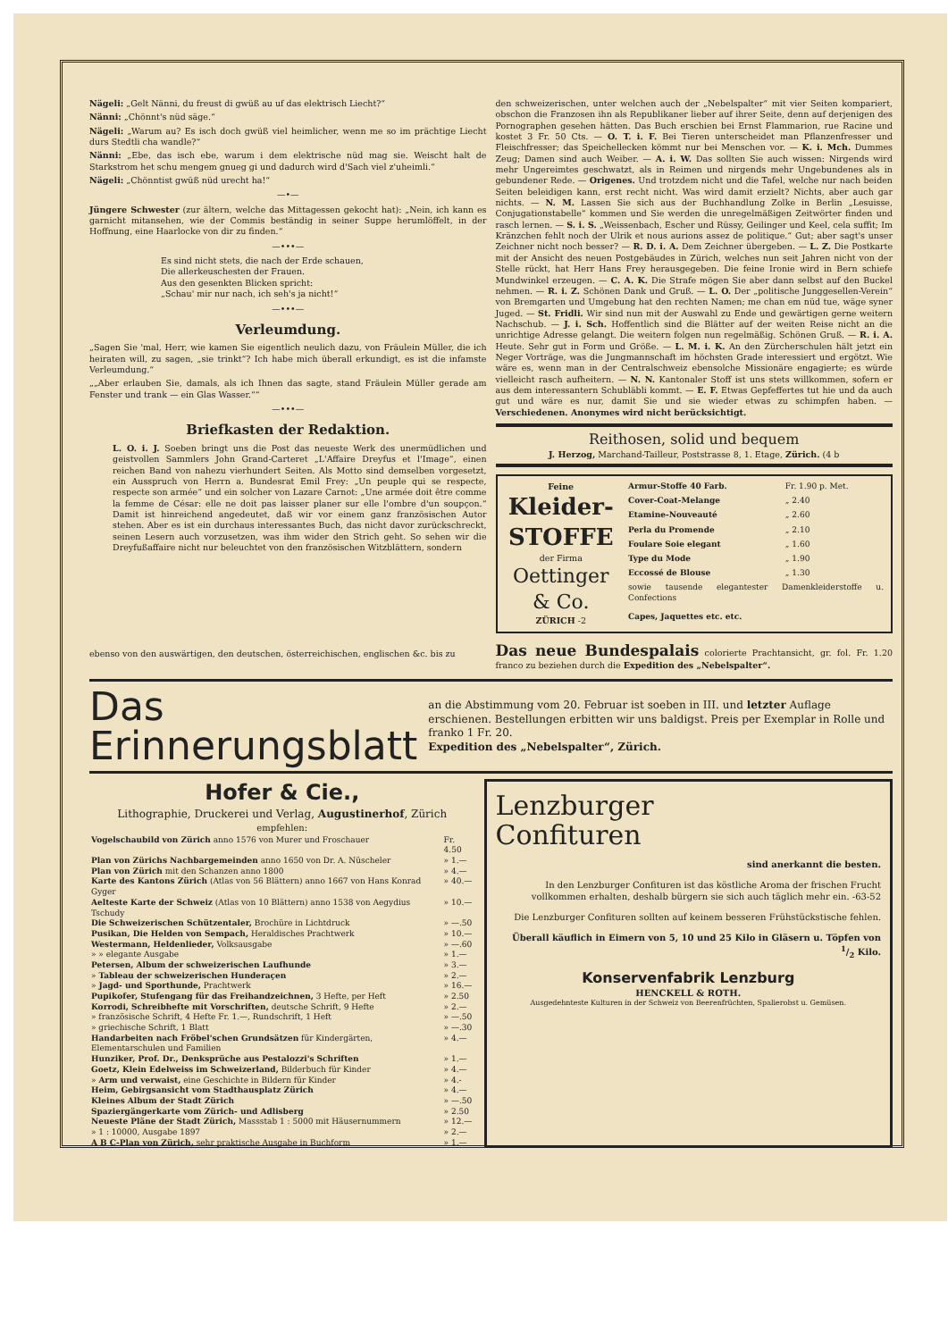Nägeli: „Gelt Nänni, du freust di gwüß au uf das elektrisch Liecht?“
Nänni: „Chönnt's nüd säge.“
Nägeli: „Warum au? Es isch doch gwüß viel heimlicher, wenn me so im prächtige Liecht durs Stedtli cha wandle?“
Nänni: „Ebe, das isch ebe, warum i dem elektrische nüd mag sie. Weischt halt de Starkstrom het schu mengem gnueg gi und dadurch wird d'Sach viel z'uheimli.“
Nägeli: „Chönntist gwüß nüd urecht ha!“
—•—
Jüngere Schwester (zur ältern, welche das Mittagessen gekocht hat): „Nein, ich kann es garnicht mitansehen, wie der Commis beständig in seiner Suppe herumlöffelt, in der Hoffnung, eine Haarlocke von dir zu finden.“
—•••—
Es sind nicht stets, die nach der Erde schauen,
Die allerkeuschesten der Frauen.
Aus den gesenkten Blicken spricht:
„Schau' mir nur nach, ich seh's ja nicht!“
—•••—
Verleumdung.
„Sagen Sie 'mal, Herr, wie kamen Sie eigentlich neulich dazu, von Fräulein Müller, die ich heiraten will, zu sagen, „sie trinkt“? Ich habe mich überall erkundigt, es ist die infamste Verleumdung.“
„„Aber erlauben Sie, damals, als ich Ihnen das sagte, stand Fräulein Müller gerade am Fenster und trank — ein Glas Wasser.““
—•••—
Briefkasten der Redaktion.
L. O. i. J. Soeben bringt uns die Post das neueste Werk des unermüdlichen und geistvollen Sammlers John Grand-Carteret „L'Affaire Dreyfus et l'Image“, einen reichen Band von nahezu vierhundert Seiten. Als Motto sind demselben vorgesetzt, ein Ausspruch von Herrn a. Bundesrat Emil Frey: „Un peuple qui se respecte, respecte son armée“ und ein solcher von Lazare Carnot: „Une armée doit être comme la femme de César: elle ne doit pas laisser planer sur elle l'ombre d'un soupçon.“ Damit ist hinreichend angedeutet, daß wir vor einem ganz französischen Autor stehen. Aber es ist ein durchaus interessantes Buch, das nicht davor zurückschreckt, seinen Lesern auch vorzusetzen, was ihm wider den Strich geht. So sehen wir die Dreyfußaffaire nicht nur beleuchtet von den französischen Witzblättern, sondern
ebenso von den auswärtigen, den deutschen, österreichischen, englischen &c. bis zu
den schweizerischen, unter welchen auch der „Nebelspalter“ mit vier Seiten kompariert, obschon die Franzosen ihn als Republikaner lieber auf ihrer Seite, denn auf derjenigen des Pornographen gesehen hätten. Das Buch erschien bei Ernst Flammarion, rue Racine und kostet 3 Fr. 50 Cts. — O. T. i. F. Bei Tieren unterscheidet man Pflanzenfresser und Fleischfresser; das Speichellecken kömmt nur bei Menschen vor. — K. i. Mch. Dummes Zeug; Damen sind auch Weiber. — A. i. W. Das sollten Sie auch wissen: Nirgends wird mehr Ungereimtes geschwatzt, als in Reimen und nirgends mehr Ungebundenes als in gebundener Rede. — Origenes. Und trotzdem nicht und die Tafel, welche nur nach beiden Seiten beleidigen kann, erst recht nicht. Was wird damit erzielt? Nichts, aber auch gar nichts. — N. M. Lassen Sie sich aus der Buchhandlung Zolke in Berlin „Lesuisse, Conjugationstabelle“ kommen und Sie werden die unregelmäßigen Zeitwörter finden und rasch lernen. — S. i. S. „Weissenbach, Escher und Rüssy, Geilinger und Keel, cela suffit; Im Kränzchen fehlt noch der Ulrik et nous aurions assez de politique.“ Gut; aber sagt's unser Zeichner nicht noch besser? — R. D. i. A. Dem Zeichner übergeben. — L. Z. Die Postkarte mit der Ansicht des neuen Postgebäudes in Zürich, welches nun seit Jahren nicht von der Stelle rückt, hat Herr Hans Frey herausgegeben. Die feine Ironie wird in Bern schiefe Mundwinkel erzeugen. — C. A. K. Die Strafe mögen Sie aber dann selbst auf den Buckel nehmen. — R. i. Z. Schönen Dank und Gruß. — L. O. Der „politische Junggesellen-Verein“ von Bremgarten und Umgebung hat den rechten Namen; me chan em nüd tue, wäge syner Juged. — St. Fridli. Wir sind nun mit der Auswahl zu Ende und gewärtigen gerne weitern Nachschub. — J. i. Sch. Hoffentlich sind die Blätter auf der weiten Reise nicht an die unrichtige Adresse gelangt. Die weitern folgen nun regelmäßig. Schönen Gruß. — R. i. A. Heute. Sehr gut in Form und Größe. — L. M. i. K. An den Zürcherschulen hält jetzt ein Neger Vorträge, was die Jungmannschaft im höchsten Grade interessiert und ergötzt. Wie wäre es, wenn man in der Centralschweiz ebensolche Missionäre engagierte; es würde vielleicht rasch aufheitern. — N. N. Kantonaler Stoff ist uns stets willkommen, sofern er aus dem interessantern Schubläbli kommt. — E. F. Etwas Gepfeffertes tut hie und da auch gut und wäre es nur, damit Sie und sie wieder etwas zu schimpfen haben. — Verschiedenen. Anonymes wird nicht berücksichtigt.
Reithosen, solid und bequem
J. Herzog, Marchand-Tailleur, Poststrasse 8, 1. Etage, Zürich. (4 b
Feine
Kleider-
STOFFE
der Firma
Oettinger & Co.
ZÜRICH -2
| Armur-Stoffe 40 Farb. | Fr. 1.90 p. Met. |
| Cover-Coat-Melange | „ 2.40 |
| Etamine-Nouveauté | „ 2.60 |
| Perla du Promende | „ 2.10 |
| Foulare Soie elegant | „ 1.60 |
| Type du Mode | „ 1.90 |
| Eccossé de Blouse | „ 1.30 |
| sowie tausende elegantester Damenkleiderstoffe u. Confections | |
| Capes, Jaquettes etc. etc. | |
Das neue Bundespalais colorierte Prachtansicht, gr. fol. Fr. 1.20 franco zu beziehen durch die Expedition des „Nebelspalter“.
Das Erinnerungsblatt
an die Abstimmung vom 20. Februar ist soeben in III. und letzter Auflage erschienen. Bestellungen erbitten wir uns baldigst. Preis per Exemplar in Rolle und franko 1 Fr. 20.
Expedition des „Nebelspalter“, Zürich.
Hofer & Cie.,
Lithographie, Druckerei und Verlag, Augustinerhof, Zürich
empfehlen:
| Vogelschaubild von Zürich anno 1576 von Murer und Froschauer | Fr. 4.50 |
| Plan von Zürichs Nachbargemeinden anno 1650 von Dr. A. Nüscheler | » 1.— |
| Plan von Zürich mit den Schanzen anno 1800 | » 4.— |
| Karte des Kantons Zürich (Atlas von 56 Blättern) anno 1667 von Hans Konrad Gyger | » 40.— |
| Aelteste Karte der Schweiz (Atlas von 10 Blättern) anno 1538 von Aegydius Tschudy | » 10.— |
| Die Schweizerischen Schützentaler, Brochüre in Lichtdruck | » —.50 |
| Pusikan, Die Helden von Sempach, Heraldisches Prachtwerk | » 10.— |
| Westermann, Heldenlieder, Volksausgabe | » —.60 |
| » » elegante Ausgabe | » 1.— |
| Petersen, Album der schweizerischen Laufhunde | » 3.— |
| » Tableau der schweizerischen Hunderaçen | » 2.— |
| » Jagd- und Sporthunde, Prachtwerk | » 16.— |
| Pupikofer, Stufengang für das Freihandzeichnen, 3 Hefte, per Heft | » 2.50 |
| Korrodi, Schreibhefte mit Vorschriften, deutsche Schrift, 9 Hefte | » 2.— |
| » französische Schrift, 4 Hefte Fr. 1.—, Rundschrift, 1 Heft | » —.50 |
| » griechische Schrift, 1 Blatt | » —.30 |
| Handarbeiten nach Fröbel'schen Grundsätzen für Kindergärten, Elementarschulen und Familien | » 4.— |
| Hunziker, Prof. Dr., Denksprüche aus Pestalozzi's Schriften | » 1.— |
| Goetz, Klein Edelweiss im Schweizerland, Bilderbuch für Kinder | » 4.— |
| » Arm und verwaist, eine Geschichte in Bildern für Kinder | » 4.- |
| Heim, Gebirgsansicht vom Stadthausplatz Zürich | » 4.— |
| Kleines Album der Stadt Zürich | » —.50 |
| Spaziergängerkarte vom Zürich- und Adlisberg | » 2.50 |
| Neueste Pläne der Stadt Zürich, Massstab 1 : 5000 mit Häusernummern | » 12.— |
| » 1 : 10000, Ausgabe 1897 | » 2.— |
| A B C-Plan von Zürich, sehr praktische Ausgabe in Buchform | » 1.— |
Lenzburger
Confituren
sind anerkannt die besten.
In den Lenzburger Confituren ist das köstliche Aroma der frischen Frucht vollkommen erhalten, deshalb bürgern sie sich auch täglich mehr ein. -63-52
Die Lenzburger Confituren sollten auf keinem besseren Frühstückstische fehlen.
Überall käuflich in Eimern von 5, 10 und 25 Kilo in Gläsern u. Töpfen von 1/2 Kilo.
Konservenfabrik Lenzburg
HENCKELL & ROTH.
Ausgedehnteste Kulturen in der Schweiz von Beerenfrüchten, Spalierobst u. Gemüsen.